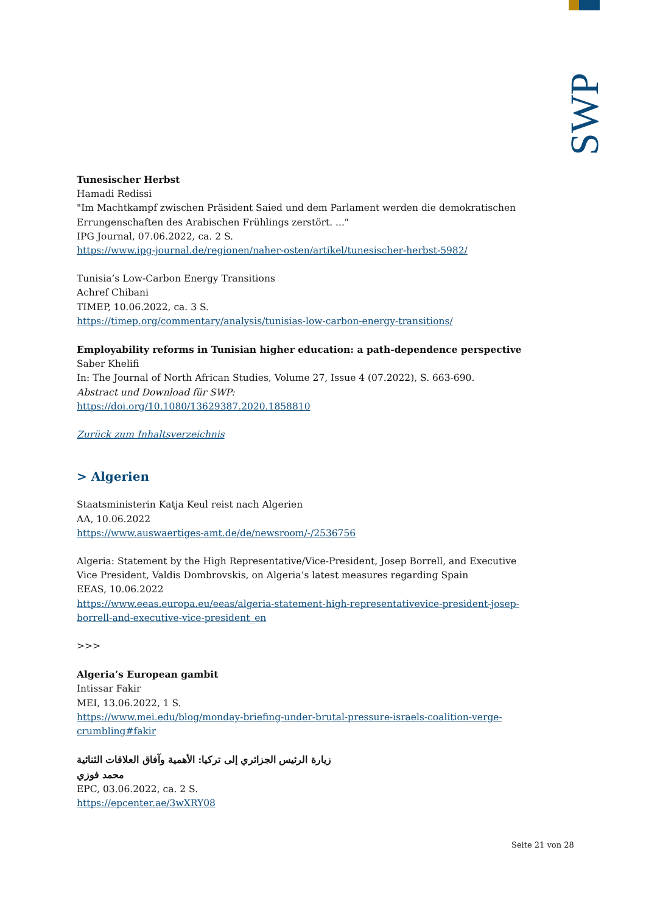SWP
Tunesischer Herbst
Hamadi Redissi
"Im Machtkampf zwischen Präsident Saied und dem Parlament werden die demokratischen Errungenschaften des Arabischen Frühlings zerstört. ..."
IPG Journal, 07.06.2022, ca. 2 S.
https://www.ipg-journal.de/regionen/naher-osten/artikel/tunesischer-herbst-5982/
Tunisia’s Low-Carbon Energy Transitions
Achref Chibani
TIMEP, 10.06.2022, ca. 3 S.
https://timep.org/commentary/analysis/tunisias-low-carbon-energy-transitions/
Employability reforms in Tunisian higher education: a path-dependence perspective
Saber Khelifi
In: The Journal of North African Studies, Volume 27, Issue 4 (07.2022), S. 663-690.
Abstract und Download für SWP:
https://doi.org/10.1080/13629387.2020.1858810
Zurück zum Inhaltsverzeichnis
> Algerien
Staatsministerin Katja Keul reist nach Algerien
AA, 10.06.2022
https://www.auswaertiges-amt.de/de/newsroom/-/2536756
Algeria: Statement by the High Representative/Vice-President, Josep Borrell, and Executive Vice President, Valdis Dombrovskis, on Algeria’s latest measures regarding Spain
EEAS, 10.06.2022
https://www.eeas.europa.eu/eeas/algeria-statement-high-representativevice-president-josep-borrell-and-executive-vice-president_en
>>>
Algeria’s European gambit
Intissar Fakir
MEI, 13.06.2022, 1 S.
https://www.mei.edu/blog/monday-briefing-under-brutal-pressure-israels-coalition-verge-crumbling#fakir
زيارة الرئيس الجزائري إلى تركيا: الأهمية وآفاق العلاقات الثنائية
محمد فوزي
EPC, 03.06.2022, ca. 2 S.
https://epcenter.ae/3wXRY08
Seite 21 von 28